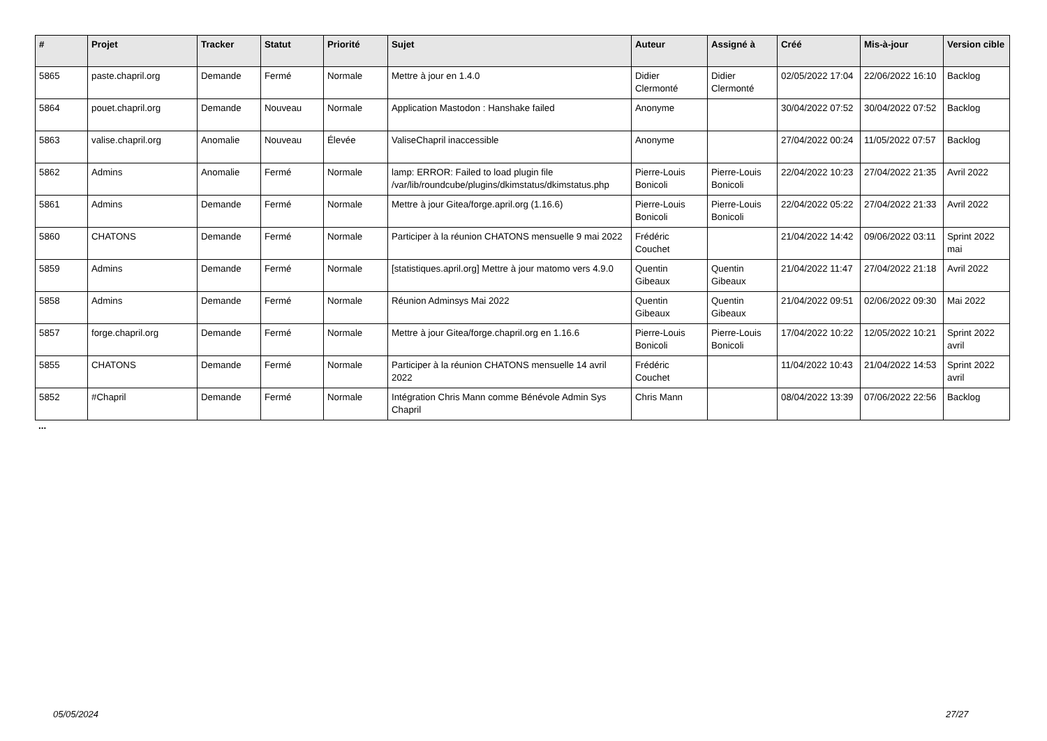| # | Projet | Tracker | Statut | Priorité | Sujet | Auteur | Assigné à | Créé | Mis-à-jour | Version cible |
| --- | --- | --- | --- | --- | --- | --- | --- | --- | --- | --- |
| 5865 | paste.chapril.org | Demande | Fermé | Normale | Mettre à jour en 1.4.0 | Didier Clermonté | Didier Clermonté | 02/05/2022 17:04 | 22/06/2022 16:10 | Backlog |
| 5864 | pouet.chapril.org | Demande | Nouveau | Normale | Application Mastodon : Hanshake failed | Anonyme | | 30/04/2022 07:52 | 30/04/2022 07:52 | Backlog |
| 5863 | valise.chapril.org | Anomalie | Nouveau | Élevée | ValiseChapril inaccessible | Anonyme | | 27/04/2022 00:24 | 11/05/2022 07:57 | Backlog |
| 5862 | Admins | Anomalie | Fermé | Normale | lamp: ERROR: Failed to load plugin file /var/lib/roundcube/plugins/dkimstatus/dkimstatus.php | Pierre-Louis Bonicoli | Pierre-Louis Bonicoli | 22/04/2022 10:23 | 27/04/2022 21:35 | Avril 2022 |
| 5861 | Admins | Demande | Fermé | Normale | Mettre à jour Gitea/forge.april.org (1.16.6) | Pierre-Louis Bonicoli | Pierre-Louis Bonicoli | 22/04/2022 05:22 | 27/04/2022 21:33 | Avril 2022 |
| 5860 | CHATONS | Demande | Fermé | Normale | Participer à la réunion CHATONS mensuelle 9 mai 2022 | Frédéric Couchet | | 21/04/2022 14:42 | 09/06/2022 03:11 | Sprint 2022 mai |
| 5859 | Admins | Demande | Fermé | Normale | [statistiques.april.org] Mettre à jour matomo vers 4.9.0 | Quentin Gibeaux | Quentin Gibeaux | 21/04/2022 11:47 | 27/04/2022 21:18 | Avril 2022 |
| 5858 | Admins | Demande | Fermé | Normale | Réunion Adminsys Mai 2022 | Quentin Gibeaux | Quentin Gibeaux | 21/04/2022 09:51 | 02/06/2022 09:30 | Mai 2022 |
| 5857 | forge.chapril.org | Demande | Fermé | Normale | Mettre à jour Gitea/forge.chapril.org en 1.16.6 | Pierre-Louis Bonicoli | Pierre-Louis Bonicoli | 17/04/2022 10:22 | 12/05/2022 10:21 | Sprint 2022 avril |
| 5855 | CHATONS | Demande | Fermé | Normale | Participer à la réunion CHATONS mensuelle 14 avril 2022 | Frédéric Couchet | | 11/04/2022 10:43 | 21/04/2022 14:53 | Sprint 2022 avril |
| 5852 | #Chapril | Demande | Fermé | Normale | Intégration Chris Mann comme Bénévole Admin Sys Chapril | Chris Mann | | 08/04/2022 13:39 | 07/06/2022 22:56 | Backlog |
...
05/05/2024 27/27